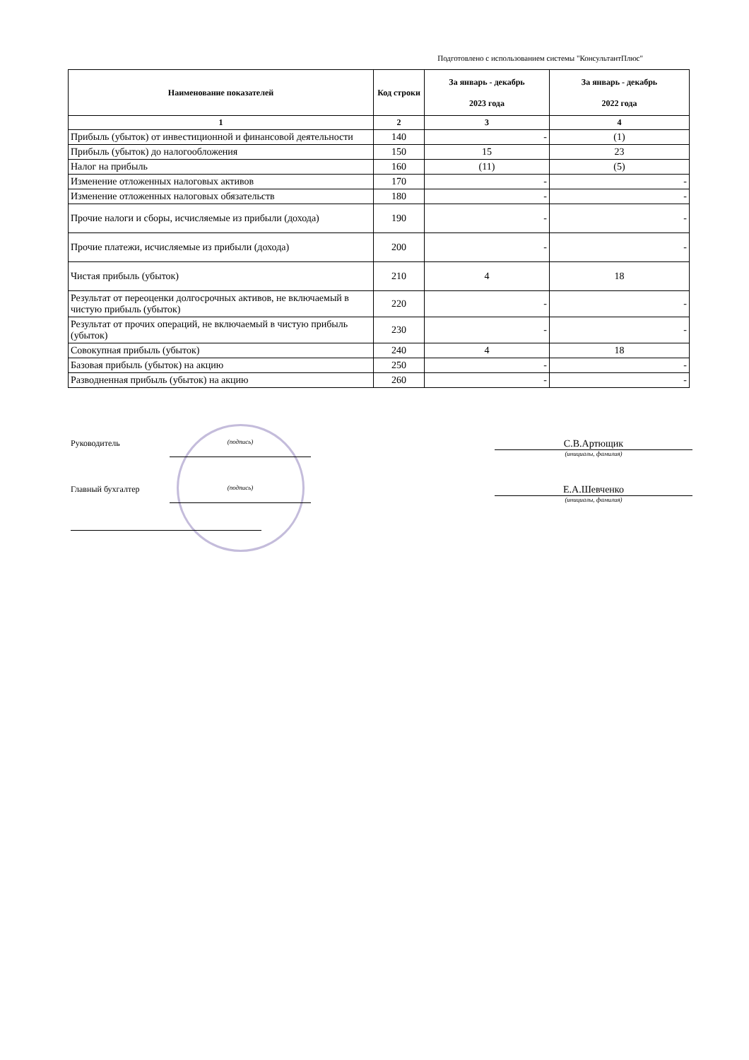Подготовлено с использованием системы "КонсультантПлюс"
| Наименование показателей | Код строки | За январь - декабрь 2023 года | За январь - декабрь 2022 года |
| --- | --- | --- | --- |
| 1 | 2 | 3 | 4 |
| Прибыль (убыток) от инвестиционной и финансовой деятельности | 140 | - | (1) |
| Прибыль (убыток) до налогообложения | 150 | 15 | 23 |
| Налог на прибыль | 160 | (11) | (5) |
| Изменение отложенных налоговых активов | 170 | - | - |
| Изменение отложенных налоговых обязательств | 180 | - | - |
| Прочие налоги и сборы, исчисляемые из прибыли (дохода) | 190 | - | - |
| Прочие платежи, исчисляемые из прибыли (дохода) | 200 | - | - |
| Чистая прибыль (убыток) | 210 | 4 | 18 |
| Результат от переоценки долгосрочных активов, не включаемый в чистую прибыль (убыток) | 220 | - | - |
| Результат от прочих операций, не включаемый в чистую прибыль (убыток) | 230 | - | - |
| Совокупная прибыль (убыток) | 240 | 4 | 18 |
| Базовая прибыль (убыток) на акцию | 250 | - | - |
| Разводненная прибыль (убыток) на акцию | 260 | - | - |
Руководитель (подпись)
С.В.Артющик
(инициалы, фамилия)
Главный бухгалтер (подпись)
Е.А.Шевченко
(инициалы, фамилия)